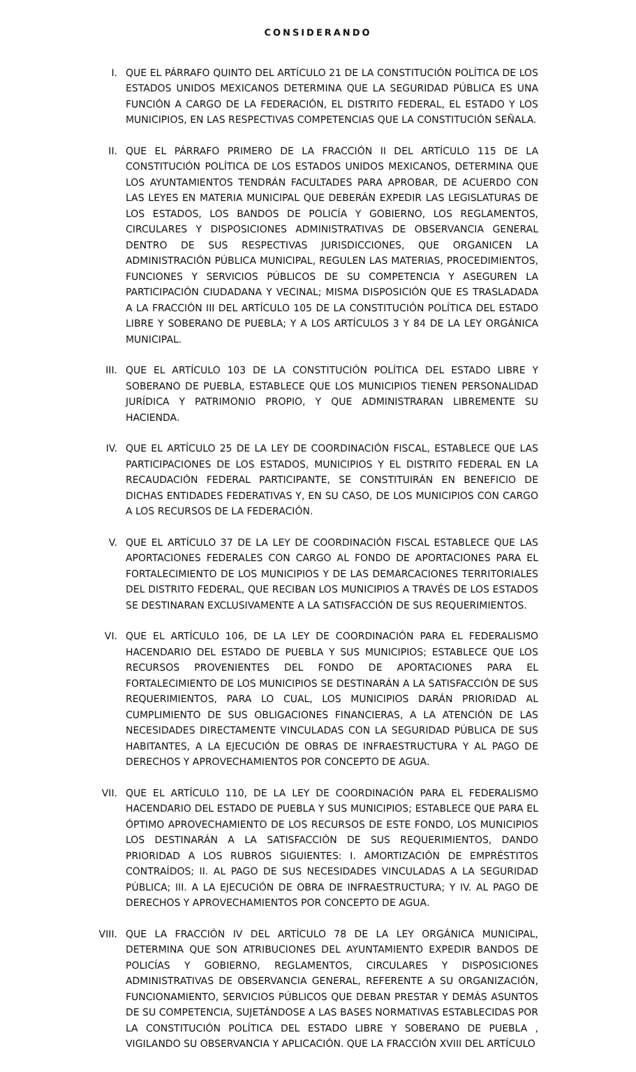CONSIDERANDO
I. QUE EL PÁRRAFO QUINTO DEL ARTÍCULO 21 DE LA CONSTITUCIÓN POLÍTICA DE LOS ESTADOS UNIDOS MEXICANOS DETERMINA QUE LA SEGURIDAD PÚBLICA ES UNA FUNCIÓN A CARGO DE LA FEDERACIÓN, EL DISTRITO FEDERAL, EL ESTADO Y LOS MUNICIPIOS, EN LAS RESPECTIVAS COMPETENCIAS QUE LA CONSTITUCIÓN SEÑALA.
II. QUE EL PÁRRAFO PRIMERO DE LA FRACCIÓN II DEL ARTÍCULO 115 DE LA CONSTITUCIÓN POLÍTICA DE LOS ESTADOS UNIDOS MEXICANOS, DETERMINA QUE LOS AYUNTAMIENTOS TENDRÁN FACULTADES PARA APROBAR, DE ACUERDO CON LAS LEYES EN MATERIA MUNICIPAL QUE DEBERÁN EXPEDIR LAS LEGISLATURAS DE LOS ESTADOS, LOS BANDOS DE POLICÍA Y GOBIERNO, LOS REGLAMENTOS, CIRCULARES Y DISPOSICIONES ADMINISTRATIVAS DE OBSERVANCIA GENERAL DENTRO DE SUS RESPECTIVAS JURISDICCIONES, QUE ORGANICEN LA ADMINISTRACIÓN PÚBLICA MUNICIPAL, REGULEN LAS MATERIAS, PROCEDIMIENTOS, FUNCIONES Y SERVICIOS PÚBLICOS DE SU COMPETENCIA Y ASEGUREN LA PARTICIPACIÓN CIUDADANA Y VECINAL; MISMA DISPOSICIÓN QUE ES TRASLADADA A LA FRACCIÓN III DEL ARTÍCULO 105 DE LA CONSTITUCIÓN POLÍTICA DEL ESTADO LIBRE Y SOBERANO DE PUEBLA; Y A LOS ARTÍCULOS 3 Y 84 DE LA LEY ORGÁNICA MUNICIPAL.
III. QUE EL ARTÍCULO 103 DE LA CONSTITUCIÓN POLÍTICA DEL ESTADO LIBRE Y SOBERANO DE PUEBLA, ESTABLECE QUE LOS MUNICIPIOS TIENEN PERSONALIDAD JURÍDICA Y PATRIMONIO PROPIO, Y QUE ADMINISTRARAN LIBREMENTE SU HACIENDA.
IV. QUE EL ARTÍCULO 25 DE LA LEY DE COORDINACIÓN FISCAL, ESTABLECE QUE LAS PARTICIPACIONES DE LOS ESTADOS, MUNICIPIOS Y EL DISTRITO FEDERAL EN LA RECAUDACIÓN FEDERAL PARTICIPANTE, SE CONSTITUIRÁN EN BENEFICIO DE DICHAS ENTIDADES FEDERATIVAS Y, EN SU CASO, DE LOS MUNICIPIOS CON CARGO A LOS RECURSOS DE LA FEDERACIÓN.
V. QUE EL ARTÍCULO 37 DE LA LEY DE COORDINACIÓN FISCAL ESTABLECE QUE LAS APORTACIONES FEDERALES CON CARGO AL FONDO DE APORTACIONES PARA EL FORTALECIMIENTO DE LOS MUNICIPIOS Y DE LAS DEMARCACIONES TERRITORIALES DEL DISTRITO FEDERAL, QUE RECIBAN LOS MUNICIPIOS A TRAVÉS DE LOS ESTADOS SE DESTINARAN EXCLUSIVAMENTE A LA SATISFACCIÓN DE SUS REQUERIMIENTOS.
VI. QUE EL ARTÍCULO 106, DE LA LEY DE COORDINACIÓN PARA EL FEDERALISMO HACENDARIO DEL ESTADO DE PUEBLA Y SUS MUNICIPIOS; ESTABLECE QUE LOS RECURSOS PROVENIENTES DEL FONDO DE APORTACIONES PARA EL FORTALECIMIENTO DE LOS MUNICIPIOS SE DESTINARÁN A LA SATISFACCIÓN DE SUS REQUERIMIENTOS, PARA LO CUAL, LOS MUNICIPIOS DARÁN PRIORIDAD AL CUMPLIMIENTO DE SUS OBLIGACIONES FINANCIERAS, A LA ATENCIÓN DE LAS NECESIDADES DIRECTAMENTE VINCULADAS CON LA SEGURIDAD PÚBLICA DE SUS HABITANTES, A LA EJECUCIÓN DE OBRAS DE INFRAESTRUCTURA Y AL PAGO DE DERECHOS Y APROVECHAMIENTOS POR CONCEPTO DE AGUA.
VII. QUE EL ARTÍCULO 110, DE LA LEY DE COORDINACIÓN PARA EL FEDERALISMO HACENDARIO DEL ESTADO DE PUEBLA Y SUS MUNICIPIOS; ESTABLECE QUE PARA EL ÓPTIMO APROVECHAMIENTO DE LOS RECURSOS DE ESTE FONDO, LOS MUNICIPIOS LOS DESTINARÁN A LA SATISFACCIÓN DE SUS REQUERIMIENTOS, DANDO PRIORIDAD A LOS RUBROS SIGUIENTES: I. AMORTIZACIÓN DE EMPRÉSTITOS CONTRAÍDOS; II. AL PAGO DE SUS NECESIDADES VINCULADAS A LA SEGURIDAD PÚBLICA; III. A LA EJECUCIÓN DE OBRA DE INFRAESTRUCTURA; Y IV. AL PAGO DE DERECHOS Y APROVECHAMIENTOS POR CONCEPTO DE AGUA.
VIII. QUE LA FRACCIÓN IV DEL ARTÍCULO 78 DE LA LEY ORGÁNICA MUNICIPAL, DETERMINA QUE SON ATRIBUCIONES DEL AYUNTAMIENTO EXPEDIR BANDOS DE POLICÍAS Y GOBIERNO, REGLAMENTOS, CIRCULARES Y DISPOSICIONES ADMINISTRATIVAS DE OBSERVANCIA GENERAL, REFERENTE A SU ORGANIZACIÓN, FUNCIONAMIENTO, SERVICIOS PÚBLICOS QUE DEBAN PRESTAR Y DEMÁS ASUNTOS DE SU COMPETENCIA, SUJETÁNDOSE A LAS BASES NORMATIVAS ESTABLECIDAS POR LA CONSTITUCIÓN POLÍTICA DEL ESTADO LIBRE Y SOBERANO DE PUEBLA , VIGILANDO SU OBSERVANCIA Y APLICACIÓN. QUE LA FRACCIÓN XVIII DEL ARTÍCULO